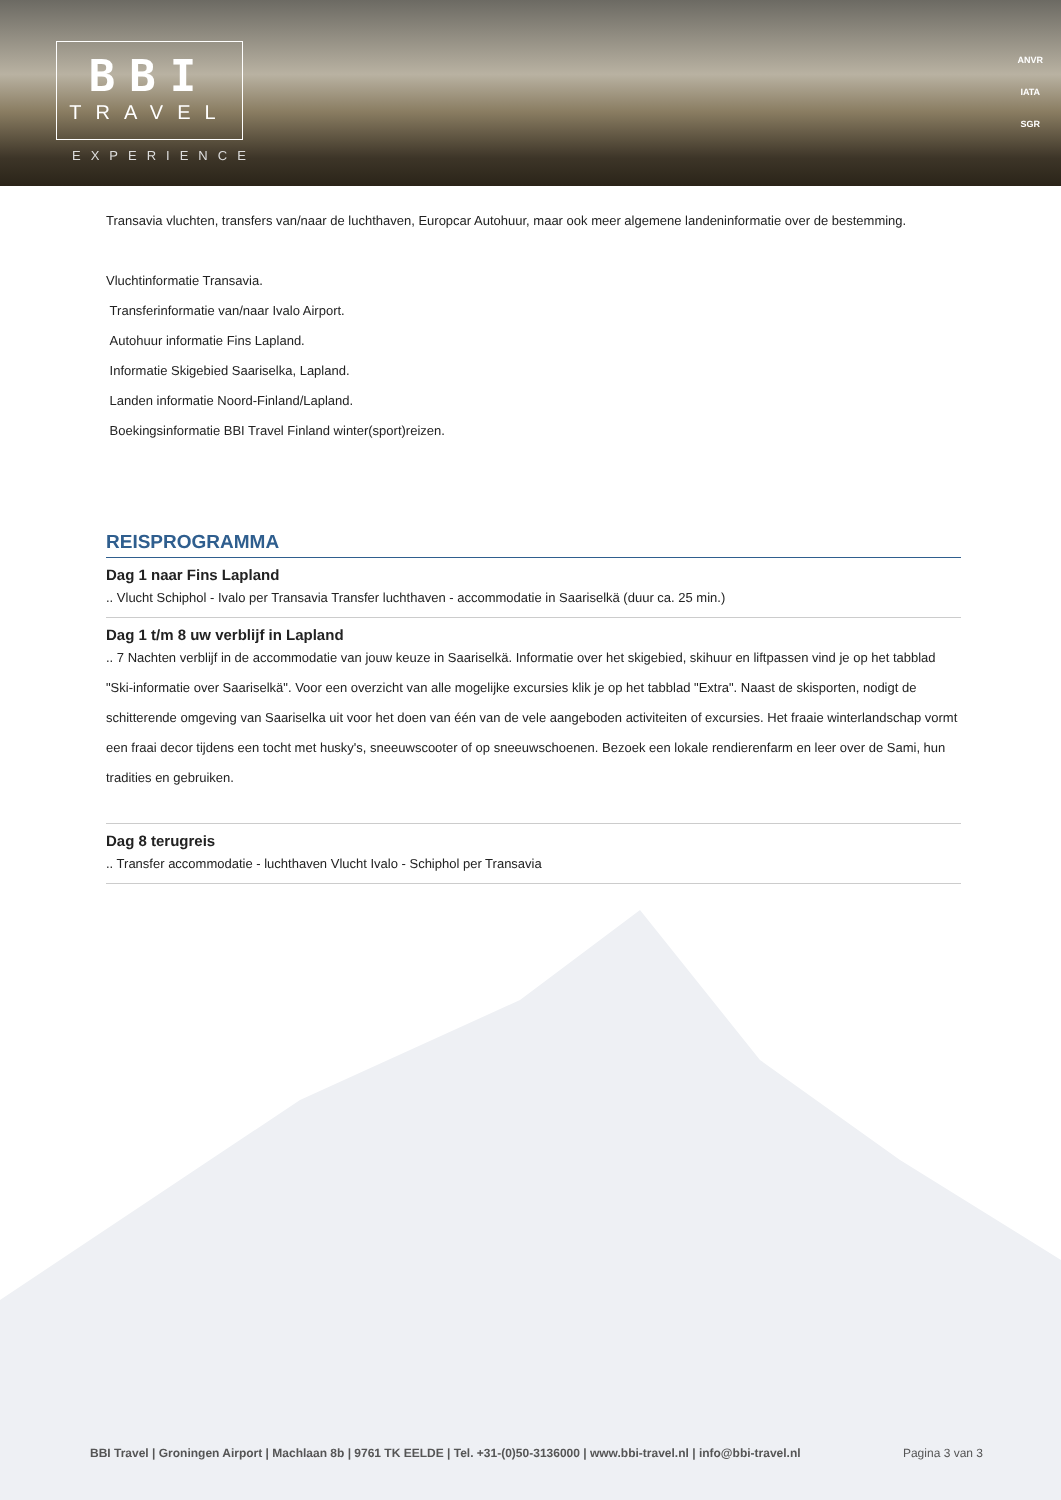BBI
TRAVEL
EXPERIENCE
ANVR
IATA
SGR
Transavia vluchten, transfers van/naar de luchthaven, Europcar Autohuur, maar ook meer algemene landeninformatie over de bestemming.
Vluchtinformatie Transavia.
Transferinformatie van/naar Ivalo Airport.
Autohuur informatie Fins Lapland.
Informatie Skigebied Saariselka, Lapland.
Landen informatie Noord-Finland/Lapland.
Boekingsinformatie BBI Travel Finland winter(sport)reizen.
REISPROGRAMMA
Dag 1 naar Fins Lapland
.. Vlucht Schiphol - Ivalo per Transavia Transfer luchthaven - accommodatie in Saariselkä (duur ca. 25 min.)
Dag 1 t/m 8 uw verblijf in Lapland
.. 7 Nachten verblijf in de accommodatie van jouw keuze in Saariselkä. Informatie over het skigebied, skihuur en liftpassen vind je op het tabblad "Ski-informatie over Saariselkä". Voor een overzicht van alle mogelijke excursies klik je op het tabblad "Extra". Naast de skisporten, nodigt de schitterende omgeving van Saariselka uit voor het doen van één van de vele aangeboden activiteiten of excursies. Het fraaie winterlandschap vormt een fraai decor tijdens een tocht met husky's, sneeuwscooter of op sneeuwschoenen. Bezoek een lokale rendierenfarm en leer over de Sami, hun tradities en gebruiken.
Dag 8 terugreis
.. Transfer accommodatie - luchthaven Vlucht Ivalo - Schiphol per Transavia
BBI Travel | Groningen Airport | Machlaan 8b | 9761 TK EELDE | Tel. +31-(0)50-3136000 | www.bbi-travel.nl | info@bbi-travel.nl Pagina 3 van 3